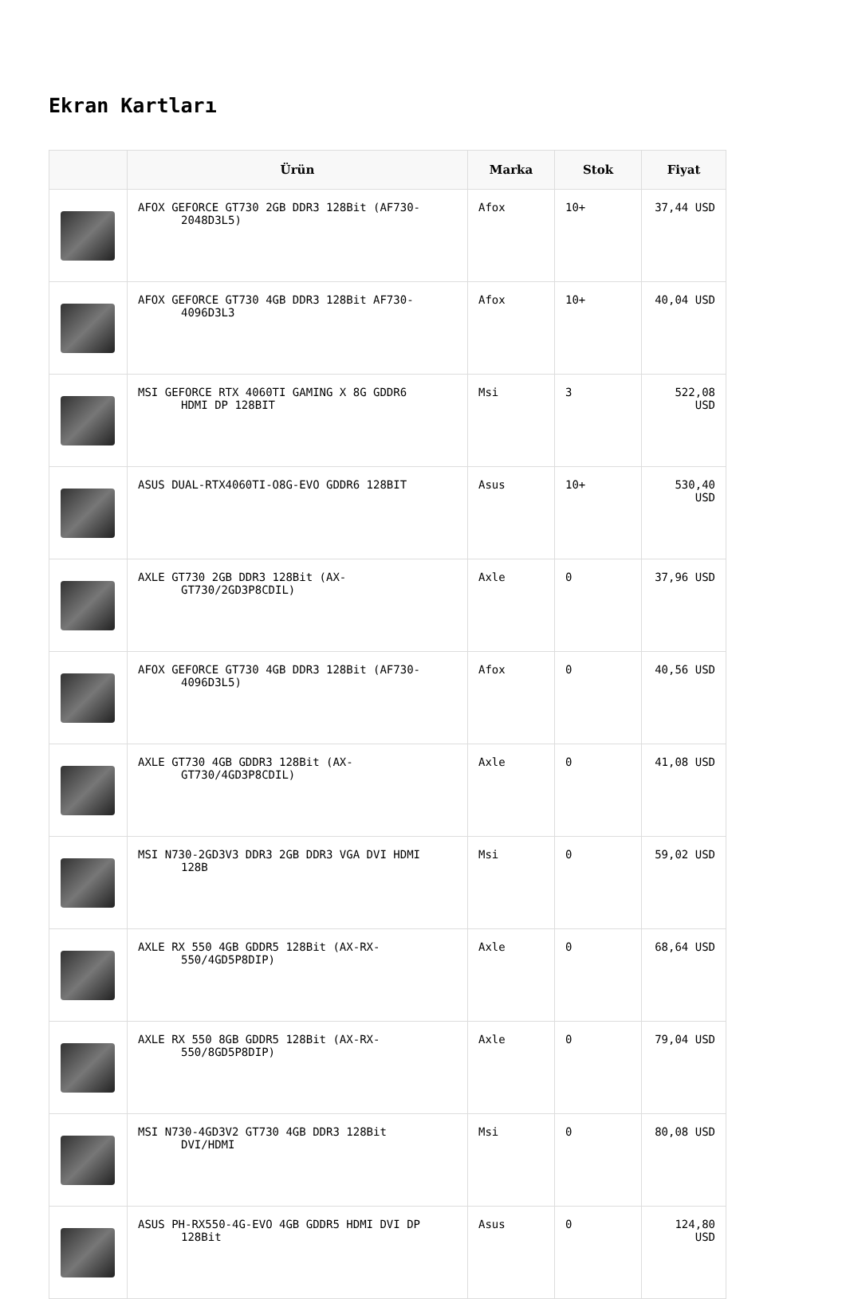Ekran Kartları
| | Ürün | Marka | Stok | Fiyat |
| --- | --- | --- | --- | --- |
| | AFOX GEFORCE GT730 2GB DDR3 128Bit (AF730- 2048D3L5) | Afox | 10+ | 37,44 USD |
| | AFOX GEFORCE GT730 4GB DDR3 128Bit AF730- 4096D3L3 | Afox | 10+ | 40,04 USD |
| | MSI GEFORCE RTX 4060TI GAMING X 8G GDDR6 HDMI DP 128BIT | Msi | 3 | 522,08 USD |
| | ASUS DUAL-RTX4060TI-O8G-EVO GDDR6 128BIT | Asus | 10+ | 530,40 USD |
| | AXLE GT730 2GB DDR3 128Bit (AX- GT730/2GD3P8CDIL) | Axle | 0 | 37,96 USD |
| | AFOX GEFORCE GT730 4GB DDR3 128Bit (AF730- 4096D3L5) | Afox | 0 | 40,56 USD |
| | AXLE GT730 4GB GDDR3 128Bit (AX- GT730/4GD3P8CDIL) | Axle | 0 | 41,08 USD |
| | MSI N730-2GD3V3 DDR3 2GB DDR3 VGA DVI HDMI 128B | Msi | 0 | 59,02 USD |
| | AXLE RX 550 4GB GDDR5 128Bit (AX-RX- 550/4GD5P8DIP) | Axle | 0 | 68,64 USD |
| | AXLE RX 550 8GB GDDR5 128Bit (AX-RX- 550/8GD5P8DIP) | Axle | 0 | 79,04 USD |
| | MSI N730-4GD3V2 GT730 4GB DDR3 128Bit DVI/HDMI | Msi | 0 | 80,08 USD |
| | ASUS PH-RX550-4G-EVO 4GB GDDR5 HDMI DVI DP 128Bit | Asus | 0 | 124,80 USD |